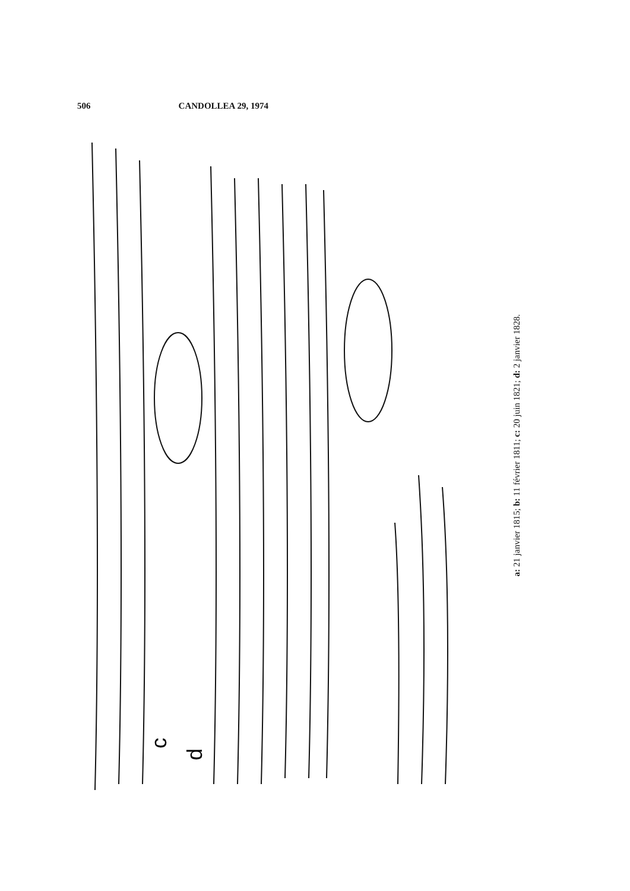506 CANDOLLEA 29, 1974
c
d
a: 21 janvier 1815; b: 11 février 1811; c: 20 juin 1821; d: 2 janvier 1828.